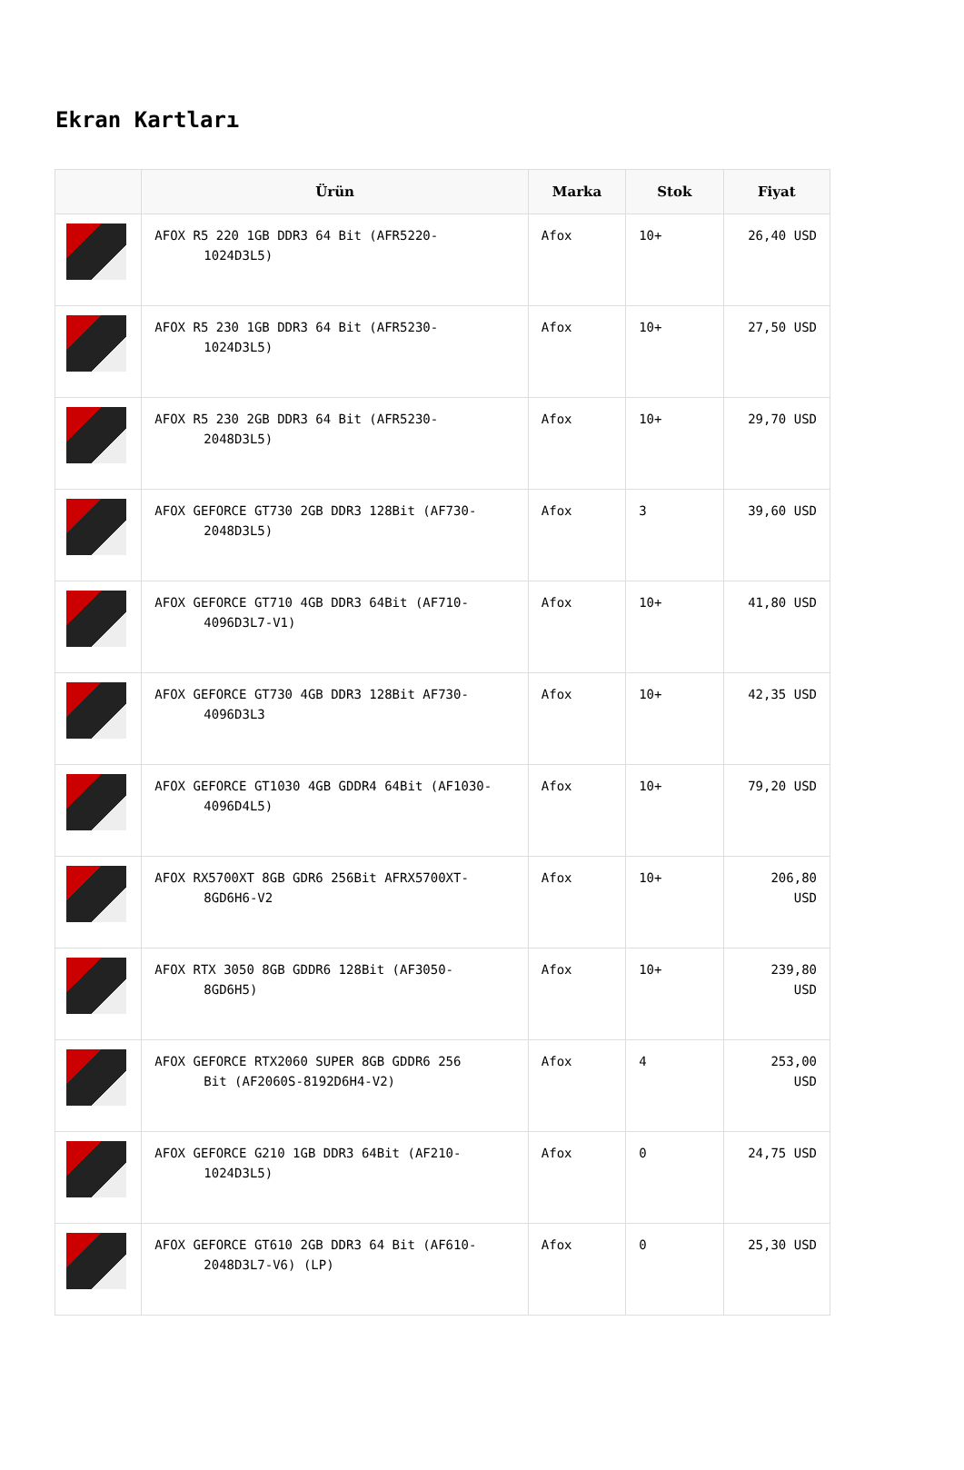Ekran Kartları
| | Ürün | Marka | Stok | Fiyat |
| --- | --- | --- | --- | --- |
| | AFOX R5 220 1GB DDR3 64 Bit (AFR5220- 1024D3L5) | Afox | 10+ | 26,40 USD |
| | AFOX R5 230 1GB DDR3 64 Bit (AFR5230- 1024D3L5) | Afox | 10+ | 27,50 USD |
| | AFOX R5 230 2GB DDR3 64 Bit (AFR5230- 2048D3L5) | Afox | 10+ | 29,70 USD |
| | AFOX GEFORCE GT730 2GB DDR3 128Bit (AF730- 2048D3L5) | Afox | 3 | 39,60 USD |
| | AFOX GEFORCE GT710 4GB DDR3 64Bit (AF710- 4096D3L7-V1) | Afox | 10+ | 41,80 USD |
| | AFOX GEFORCE GT730 4GB DDR3 128Bit AF730- 4096D3L3 | Afox | 10+ | 42,35 USD |
| | AFOX GEFORCE GT1030 4GB GDDR4 64Bit (AF1030- 4096D4L5) | Afox | 10+ | 79,20 USD |
| | AFOX RX5700XT 8GB GDR6 256Bit AFRX5700XT- 8GD6H6-V2 | Afox | 10+ | 206,80 USD |
| | AFOX RTX 3050 8GB GDDR6 128Bit (AF3050- 8GD6H5) | Afox | 10+ | 239,80 USD |
| | AFOX GEFORCE RTX2060 SUPER 8GB GDDR6 256 Bit (AF2060S-8192D6H4-V2) | Afox | 4 | 253,00 USD |
| | AFOX GEFORCE G210 1GB DDR3 64Bit (AF210- 1024D3L5) | Afox | 0 | 24,75 USD |
| | AFOX GEFORCE GT610 2GB DDR3 64 Bit (AF610- 2048D3L7-V6) (LP) | Afox | 0 | 25,30 USD |